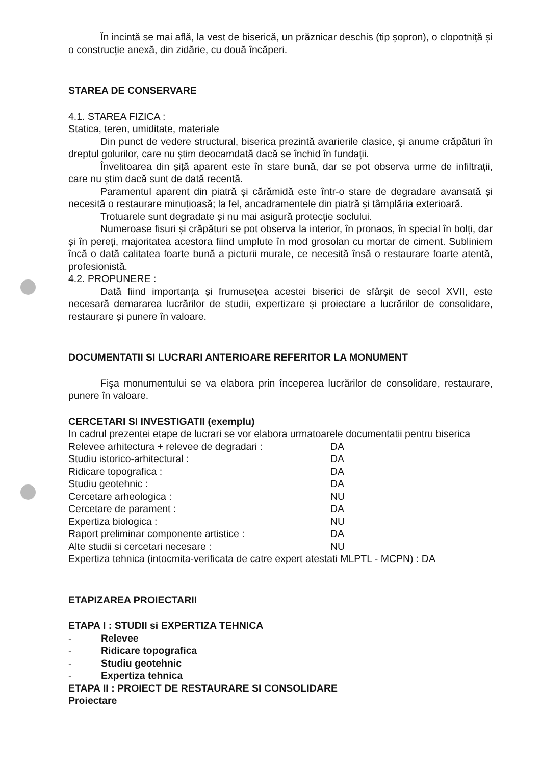În incintă se mai află, la vest de biserică, un prăznicar deschis (tip șopron), o clopotniță și o construcție anexă, din zidărie, cu două încăperi.
STAREA DE CONSERVARE
4.1. STAREA FIZICA :
Statica, teren, umiditate, materiale
Din punct de vedere structural, biserica prezintă avarierile clasice, și anume crăpături în dreptul golurilor, care nu știm deocamdată dacă se închid în fundații.
Învelitoarea din șiță aparent este în stare bună, dar se pot observa urme de infiltrații, care nu știm dacă sunt de dată recentă.
Paramentul aparent din piatră și cărămidă este într-o stare de degradare avansată și necesită o restaurare minuțioasă; la fel, ancadramentele din piatră și tâmplăria exterioară.
Trotuarele sunt degradate și nu mai asigură protecție soclului.
Numeroase fisuri și crăpături se pot observa la interior, în pronaos, în special în bolți, dar și în pereți, majoritatea acestora fiind umplute în mod grosolan cu mortar de ciment. Subliniem încă o dată calitatea foarte bună a picturii murale, ce necesită însă o restaurare foarte atentă, profesionistă.
4.2. PROPUNERE :
Dată fiind importanța și frumusețea acestei biserici de sfârșit de secol XVII, este necesară demararea lucrărilor de studii, expertizare și proiectare a lucrărilor de consolidare, restaurare și punere în valoare.
DOCUMENTATII SI LUCRARI ANTERIOARE REFERITOR LA MONUMENT
Fişa monumentului se va elabora prin începerea lucrărilor de consolidare, restaurare, punere în valoare.
CERCETARI SI INVESTIGATII (exemplu)
In cadrul prezentei etape de lucrari se vor elabora urmatoarele documentatii pentru biserica
| Relevee arhitectura + relevee de degradari : | DA |
| Studiu istorico-arhitectural : | DA |
| Ridicare topografica : | DA |
| Studiu geotehnic : | DA |
| Cercetare arheologica : | NU |
| Cercetare de parament : | DA |
| Expertiza biologica : | NU |
| Raport preliminar componente artistice : | DA |
| Alte studii si cercetari necesare : | NU |
Expertiza tehnica (intocmita-verificata de catre expert atestati MLPTL - MCPN) : DA
ETAPIZAREA PROIECTARII
ETAPA I : STUDII si EXPERTIZA TEHNICA
- Relevee
- Ridicare topografica
- Studiu geotehnic
- Expertiza tehnica
ETAPA II : PROIECT DE RESTAURARE SI CONSOLIDARE
Proiectare